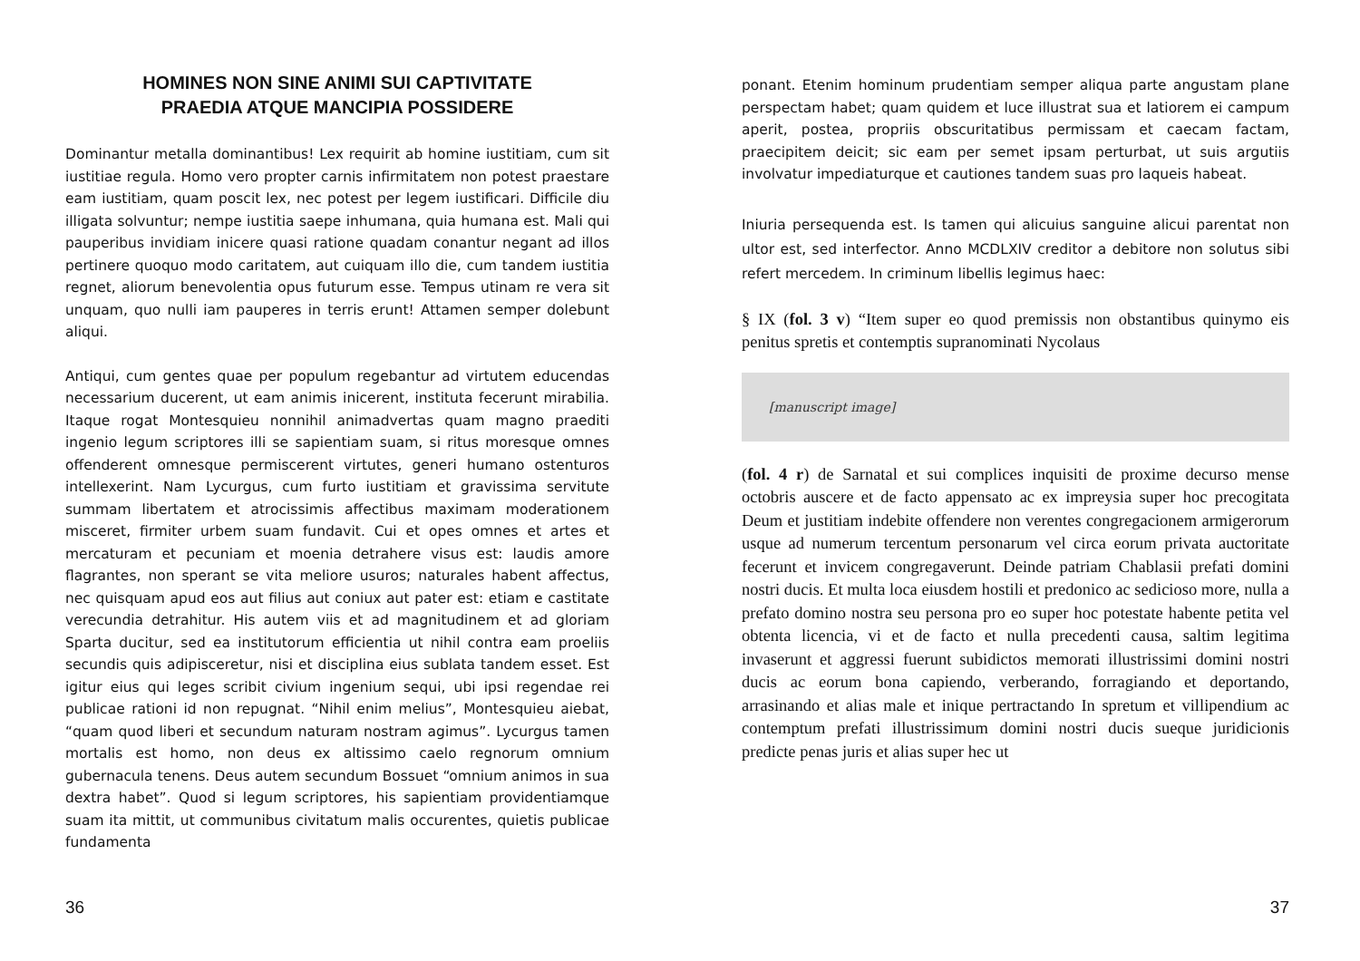HOMINES NON SINE ANIMI SUI CAPTIVITATE
PRAEDIA ATQUE MANCIPIA POSSIDERE
Dominantur metalla dominantibus! Lex requirit ab homine iustitiam, cum sit iustitiae regula. Homo vero propter carnis infirmitatem non potest praestare eam iustitiam, quam poscit lex, nec potest per legem iustificari. Difficile diu illigata solvuntur; nempe iustitia saepe inhumana, quia humana est. Mali qui pauperibus invidiam inicere quasi ratione quadam conantur negant ad illos pertinere quoquo modo caritatem, aut cuiquam illo die, cum tandem iustitia regnet, aliorum benevolentia opus futurum esse. Tempus utinam re vera sit unquam, quo nulli iam pauperes in terris erunt! Attamen semper dolebunt aliqui.
Antiqui, cum gentes quae per populum regebantur ad virtutem educendas necessarium ducerent, ut eam animis inicerent, instituta fecerunt mirabilia. Itaque rogat Montesquieu nonnihil animadvertas quam magno praediti ingenio legum scriptores illi se sapientiam suam, si ritus moresque omnes offenderent omnesque permiscerent virtutes, generi humano ostenturos intellexerint. Nam Lycurgus, cum furto iustitiam et gravissima servitute summam libertatem et atrocissimis affectibus maximam moderationem misceret, firmiter urbem suam fundavit. Cui et opes omnes et artes et mercaturam et pecuniam et moenia detrahere visus est: laudis amore flagrantes, non sperant se vita meliore usuros; naturales habent affectus, nec quisquam apud eos aut filius aut coniux aut pater est: etiam e castitate verecundia detrahitur. His autem viis et ad magnitudinem et ad gloriam Sparta ducitur, sed ea institutorum efficientia ut nihil contra eam proeliis secundis quis adipisceretur, nisi et disciplina eius sublata tandem esset. Est igitur eius qui leges scribit civium ingenium sequi, ubi ipsi regendae rei publicae rationi id non repugnat. “Nihil enim melius”, Montesquieu aiebat, “quam quod liberi et secundum naturam nostram agimus”. Lycurgus tamen mortalis est homo, non deus ex altissimo caelo regnorum omnium gubernacula tenens. Deus autem secundum Bossuet “omnium animos in sua dextra habet”. Quod si legum scriptores, his sapientiam providentiamque suam ita mittit, ut communibus civitatum malis occurentes, quietis publicae fundamenta
36
ponant. Etenim hominum prudentiam semper aliqua parte angustam plane perspectam habet; quam quidem et luce illustrat sua et latiorem ei campum aperit, postea, propriis obscuritatibus permissam et caecam factam, praecipitem deicit; sic eam per semet ipsam perturbat, ut suis argutiis involvatur impediaturque et cautiones tandem suas pro laqueis habeat.
Iniuria persequenda est. Is tamen qui alicuius sanguine alicui parentat non ultor est, sed interfector. Anno MCDLXIV creditor a debitore non solutus sibi refert mercedem. In criminum libellis legimus haec:
§ IX (fol. 3 v) “Item super eo quod premissis non obstantibus quinymo eis penitus spretis et contemptis supranominati Nycolaus
[manuscript image]
(fol. 4 r) de Sarnatal et sui complices inquisiti de proxime decurso mense octobris auscere et de facto appensato ac ex impreysia super hoc precogitata Deum et justitiam indebite offendere non verentes congregacionem armigerorum usque ad numerum tercentum personarum vel circa eorum privata auctoritate fecerunt et invicem congregaverunt. Deinde patriam Chablasii prefati domini nostri ducis. Et multa loca eiusdem hostili et predonico ac sedicioso more, nulla a prefato domino nostra seu persona pro eo super hoc potestate habente petita vel obtenta licencia, vi et de facto et nulla precedenti causa, saltim legitima invaserunt et aggressi fuerunt subidictos memorati illustrissimi domini nostri ducis ac eorum bona capiendo, verberando, forragiando et deportando, arrasinando et alias male et inique pertractando In spretum et villipendium ac contemptum prefati illustrissimum domini nostri ducis sueque juridicionis predicte penas juris et alias super hec ut
37